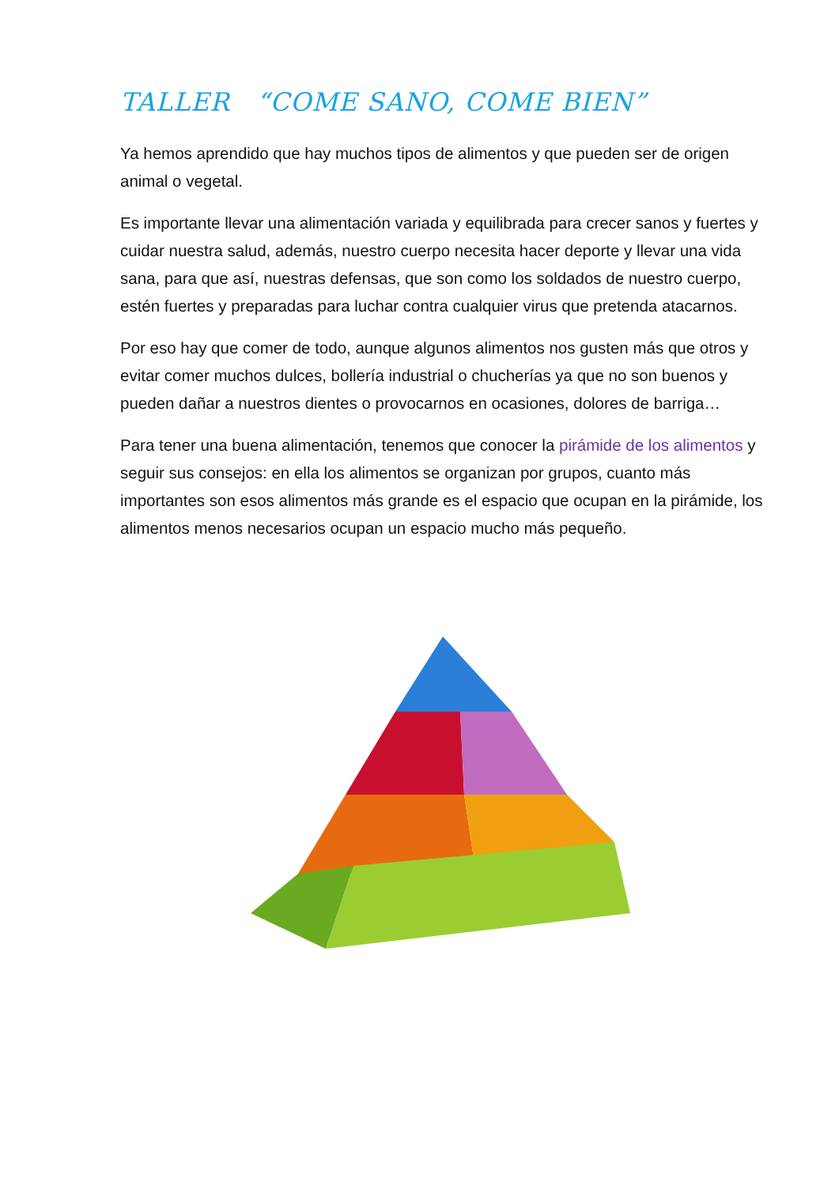TALLER “COME SANO, COME BIEN”
Ya hemos aprendido que hay muchos tipos de alimentos y que pueden ser de origen animal o vegetal.
Es importante llevar una alimentación variada y equilibrada para crecer sanos y fuertes y cuidar nuestra salud, además, nuestro cuerpo necesita hacer deporte y llevar una vida sana, para que así, nuestras defensas, que son como los soldados de nuestro cuerpo, estén fuertes y preparadas para luchar contra cualquier virus que pretenda atacarnos.
Por eso hay que comer de todo, aunque algunos alimentos nos gusten más que otros y evitar comer muchos dulces, bollería industrial o chucherías ya que no son buenos y pueden dañar a nuestros dientes o provocarnos en ocasiones, dolores de barriga…
Para tener una buena alimentación, tenemos que conocer la pirámide de los alimentos y seguir sus consejos: en ella los alimentos se organizan por grupos, cuanto más importantes son esos alimentos más grande es el espacio que ocupan en la pirámide, los alimentos menos necesarios ocupan un espacio mucho más pequeño.